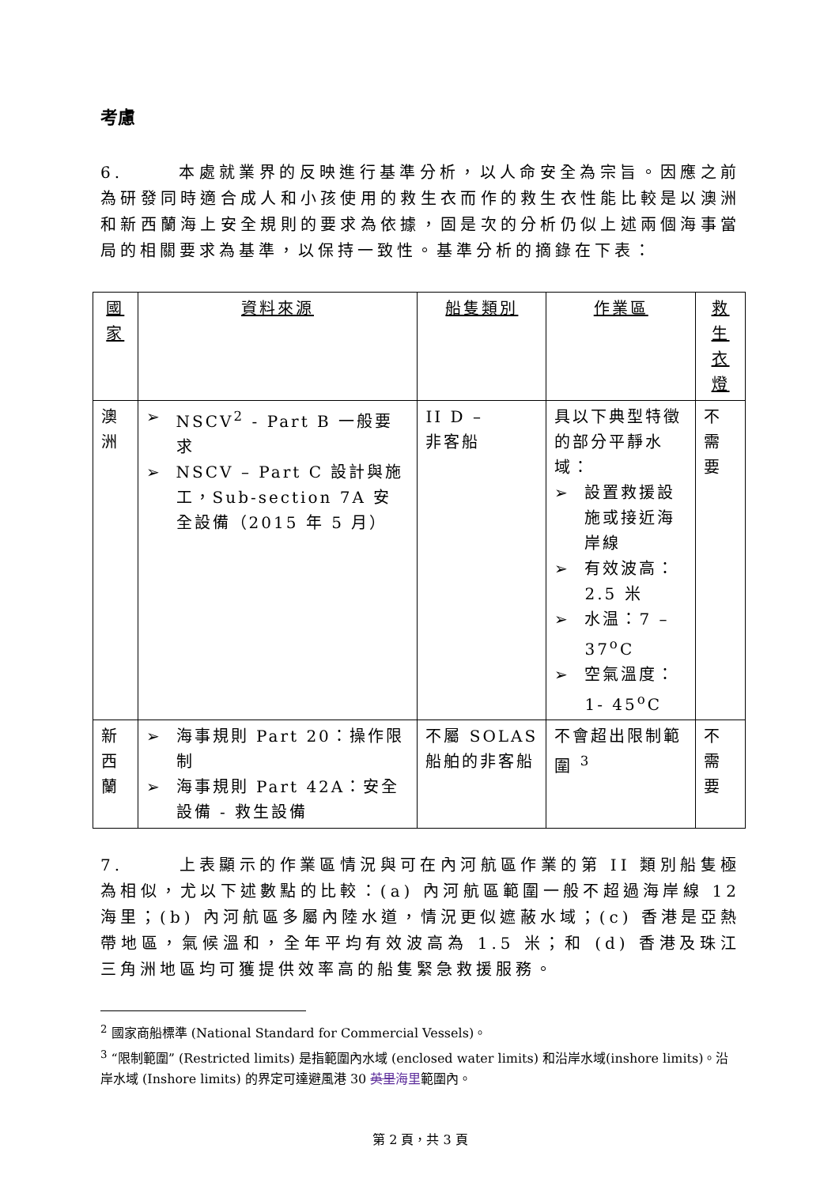考慮
6. 本處就業界的反映進行基準分析，以人命安全為宗旨。因應之前為研發同時適合成人和小孩使用的救生衣而作的救生衣性能比較是以澳洲和新西蘭海上安全規則的要求為依據，固是次的分析仍似上述兩個海事當局的相關要求為基準，以保持一致性。基準分析的摘錄在下表：
| 國家 | 資料來源 | 船隻類別 | 作業區 | 救生衣燈 |
| --- | --- | --- | --- | --- |
| 澳洲 | ➢ NSCV<sup>2</sup> - Part B 一般要求 ➢ NSCV – Part C 設計與施工，Sub-section 7A 安全設備（2015 年 5 月） | II D – 非客船 | 具以下典型特徵的部分平靜水域： ➢ 設置救援設施或接近海岸線 ➢ 有效波高：2.5 米 ➢ 水温：7 – 37<sup>o</sup>C ➢ 空氣溫度：1- 45<sup>o</sup>C | 不需要 |
| 新西蘭 | ➢ 海事規則 Part 20：操作限制 ➢ 海事規則 Part 42A：安全設備 - 救生設備 | 不屬 SOLAS 船舶的非客船 | 不會超出限制範圍 <sup>3</sup> | 不需要 |
7. 上表顯示的作業區情況與可在內河航區作業的第 II 類別船隻極為相似，尤以下述數點的比較：(a) 內河航區範圍一般不超過海岸線 12 海里；(b) 內河航區多屬內陸水道，情況更似遮蔽水域；(c) 香港是亞熱帶地區，氣候溫和，全年平均有效波高為 1.5 米；和 (d) 香港及珠江三角洲地區均可獲提供效率高的船隻緊急救援服務。
<sup>2</sup> 國家商船標準 (National Standard for Commercial Vessels)。
<sup>3</sup> “限制範圍” (Restricted limits) 是指範圍內水域 (enclosed water limits) 和沿岸水域(inshore limits)。沿岸水域 (Inshore limits) 的界定可達避風港 30 英里海里範圍內。
第 2 頁，共 3 頁